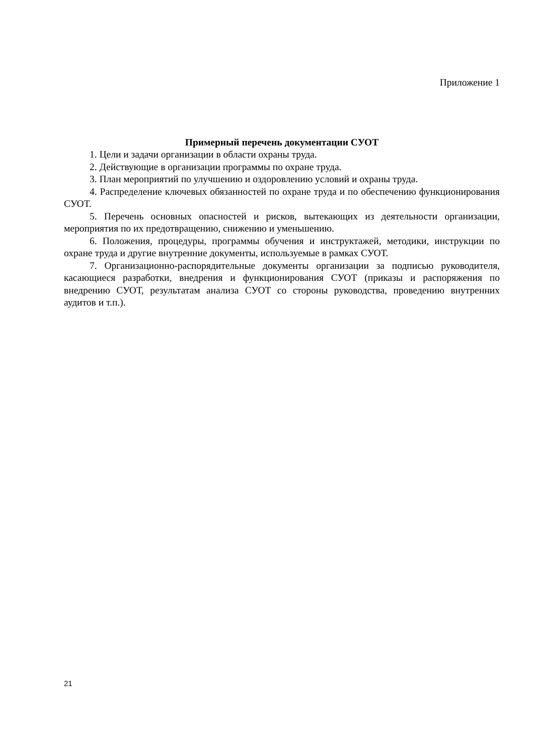Приложение 1
Примерный перечень документации СУОТ
1. Цели и задачи организации в области охраны труда.
2. Действующие в организации программы по охране труда.
3. План мероприятий по улучшению и оздоровлению условий и охраны труда.
4. Распределение ключевых обязанностей по охране труда и по обеспечению функционирования СУОТ.
5. Перечень основных опасностей и рисков, вытекающих из деятельности организации, мероприятия по их предотвращению, снижению и уменьшению.
6. Положения, процедуры, программы обучения и инструктажей, методики, инструкции по охране труда и другие внутренние документы, используемые в рамках СУОТ.
7. Организационно-распорядительные документы организации за подписью руководителя, касающиеся разработки, внедрения и функционирования СУОТ (приказы и распоряжения по внедрению СУОТ, результатам анализа СУОТ со стороны руководства, проведению внутренних аудитов и т.п.).
21